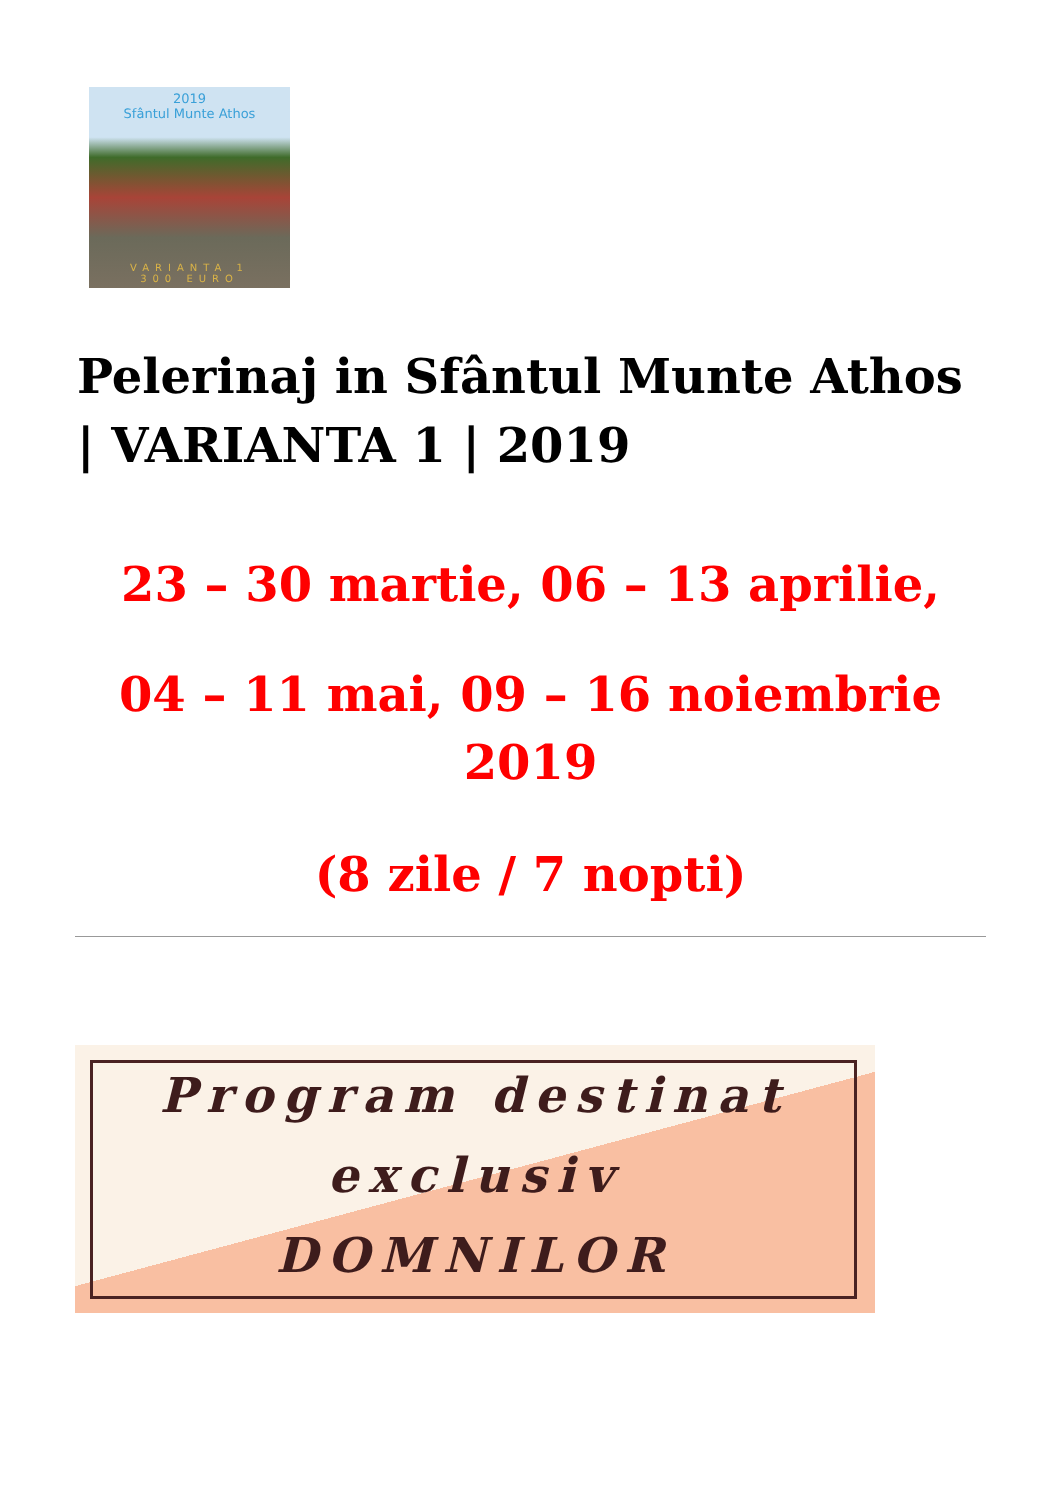2019
Sfântul Munte Athos
VARIANTA 1
300 EURO
Pelerinaj in Sfântul Munte Athos | VARIANTA 1 | 2019
23 – 30 martie, 06 – 13 aprilie,
04 – 11 mai, 09 – 16 noiembrie
2019
(8 zile / 7 nopti)
Program destinat
exclusiv
DOMNILOR